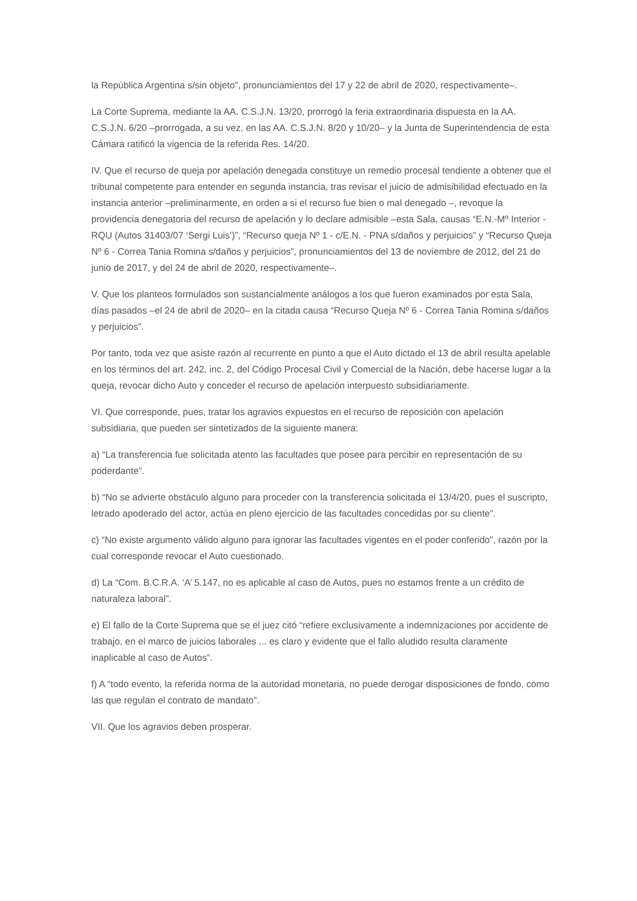la República Argentina s/sin objeto”, pronunciamientos del 17 y 22 de abril de 2020, respectivamente–.
La Corte Suprema, mediante la AA. C.S.J.N. 13/20, prorrogó la feria extraordinaria dispuesta en la AA. C.S.J.N. 6/20 –prorrogada, a su vez, en las AA. C.S.J.N. 8/20 y 10/20– y la Junta de Superintendencia de esta Cámara ratificó la vigencia de la referida Res. 14/20.
IV. Que el recurso de queja por apelación denegada constituye un remedio procesal tendiente a obtener que el tribunal competente para entender en segunda instancia, tras revisar el juicio de admisibilidad efectuado en la instancia anterior –preliminarmente, en orden a si el recurso fue bien o mal denegado –, revoque la providencia denegatoria del recurso de apelación y lo declare admisible –esta Sala, causas “E.N.-Mº Interior - RQU (Autos 31403/07 ‘Sergi Luis’)”, “Recurso queja Nº 1 - c/E.N. - PNA s/daños y perjuicios” y “Recurso Queja Nº 6 - Correa Tania Romina s/daños y perjuicios”, pronunciamientos del 13 de noviembre de 2012, del 21 de junio de 2017, y del 24 de abril de 2020, respectivamente–.
V. Que los planteos formulados son sustancialmente análogos a los que fueron examinados por esta Sala, días pasados –el 24 de abril de 2020– en la citada causa “Recurso Queja Nº 6 - Correa Tania Romina s/daños y perjuicios”.
Por tanto, toda vez que asiste razón al recurrente en punto a que el Auto dictado el 13 de abril resulta apelable en los términos del art. 242, inc. 2, del Código Procesal Civil y Comercial de la Nación, debe hacerse lugar a la queja, revocar dicho Auto y conceder el recurso de apelación interpuesto subsidiariamente.
VI. Que corresponde, pues, tratar los agravios expuestos en el recurso de reposición con apelación subsidiaria, que pueden ser sintetizados de la siguiente manera:
a) “La transferencia fue solicitada atento las facultades que posee para percibir en representación de su poderdante”.
b) “No se advierte obstáculo alguno para proceder con la transferencia solicitada el 13/4/20, pues el suscripto, letrado apoderado del actor, actúa en pleno ejercicio de las facultades concedidas por su cliente”.
c) “No existe argumento válido alguno para ignorar las facultades vigentes en el poder conferido”, razón por la cual corresponde revocar el Auto cuestionado.
d) La “Com. B.C.R.A. ‘A’ 5.147, no es aplicable al caso de Autos, pues no estamos frente a un crédito de naturaleza laboral”.
e) El fallo de la Corte Suprema que se el juez citó “refiere exclusivamente a indemnizaciones por accidente de trabajo, en el marco de juicios laborales ... es claro y evidente que el fallo aludido resulta claramente inaplicable al caso de Autos”.
f) A “todo evento, la referida norma de la autoridad monetaria, no puede derogar disposiciones de fondo, como las que regulan el contrato de mandato”.
VII. Que los agravios deben prosperar.